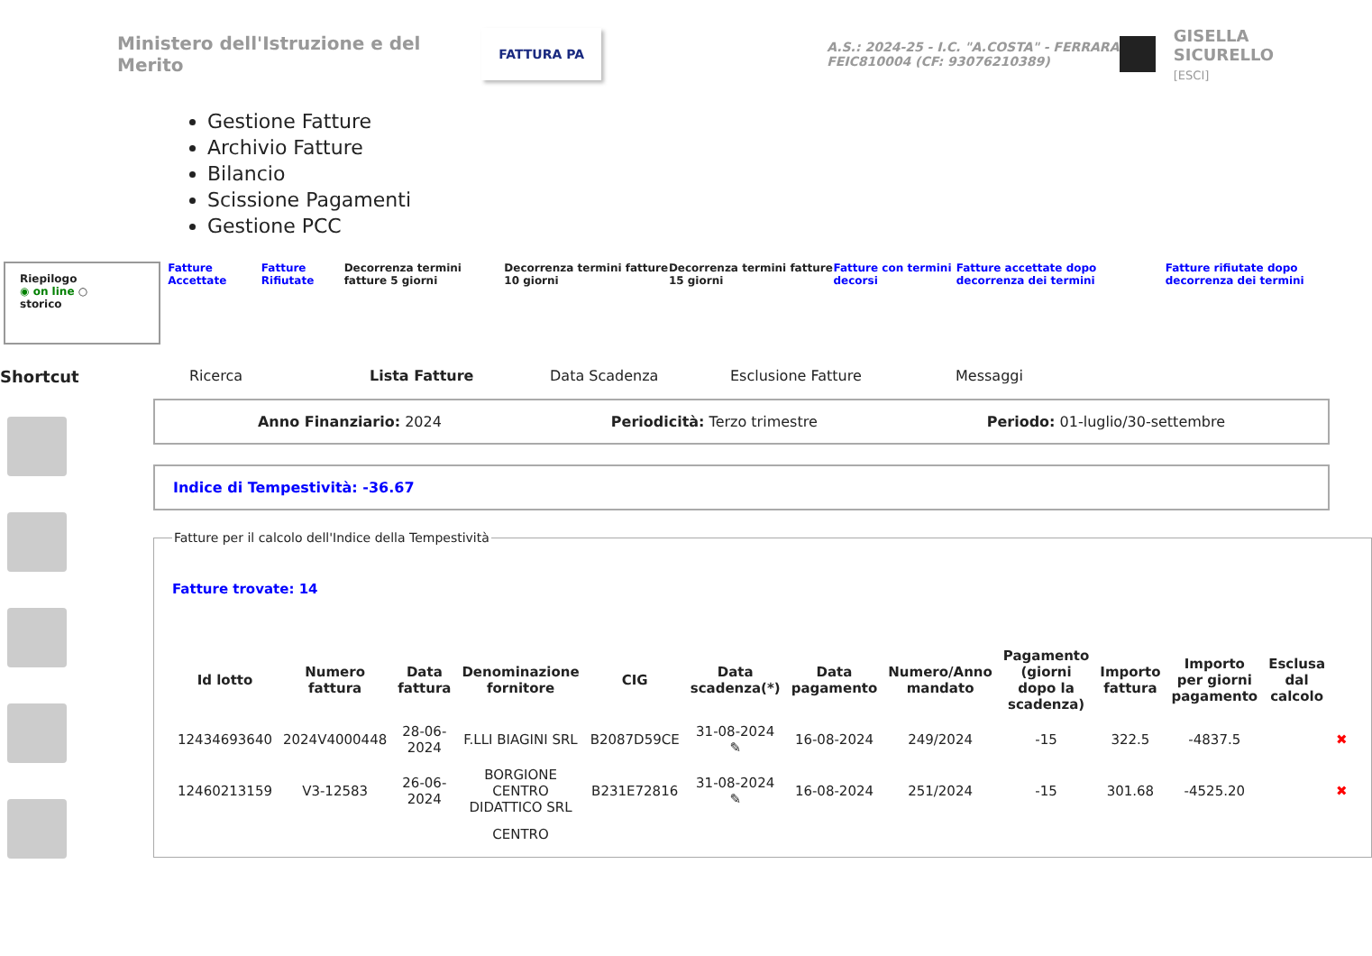Ministero dell'Istruzione e del Merito
FATTURA PA
A.S.: 2024-25 - I.C. "A.COSTA" - FERRARA
FEIC810004 (CF: 93076210389)
GISELLA SICURELLO
[ESCI]
Gestione Fatture
Archivio Fatture
Bilancio
Scissione Pagamenti
Gestione PCC
Riepilogo
◉ on line ○
storico
Fatture Accettate Fatture Rifiutate
Decorrenza termini fatture 5 giorni
Decorrenza termini fatture 10 giorni
Decorrenza termini fatture 15 giorni
Fatture con termini decorsi Fatture accettate dopo decorrenza dei termini Fatture rifiutate dopo decorrenza dei termini
Shortcut Ricerca Lista Fatture Data Scadenza Esclusione Fatture Messaggi
Anno Finanziario: 2024 Periodicità: Terzo trimestre Periodo: 01-luglio/30-settembre
Indice di Tempestività: -36.67
Fatture per il calcolo dell'Indice della Tempestività
Fatture trovate: 14
| Id lotto | Numero fattura | Data fattura | Denominazione fornitore | CIG | Data scadenza(*) | Data pagamento | Numero/Anno mandato | Pagamento (giorni dopo la scadenza) | Importo fattura | Importo per giorni pagamento | Esclusa dal calcolo | |
| --- | --- | --- | --- | --- | --- | --- | --- | --- | --- | --- | --- | --- |
| 12434693640 | 2024V4000448 | 28-06-2024 | F.LLI BIAGINI SRL | B2087D59CE | 31-08-2024 ✎ | 16-08-2024 | 249/2024 | -15 | 322.5 | -4837.5 | | ✖ |
| 12460213159 | V3-12583 | 26-06-2024 | BORGIONE CENTRO DIDATTICO SRL | B231E72816 | 31-08-2024 ✎ | 16-08-2024 | 251/2024 | -15 | 301.68 | -4525.20 | | ✖ |
| | | | CENTRO | | | | | | | | | |